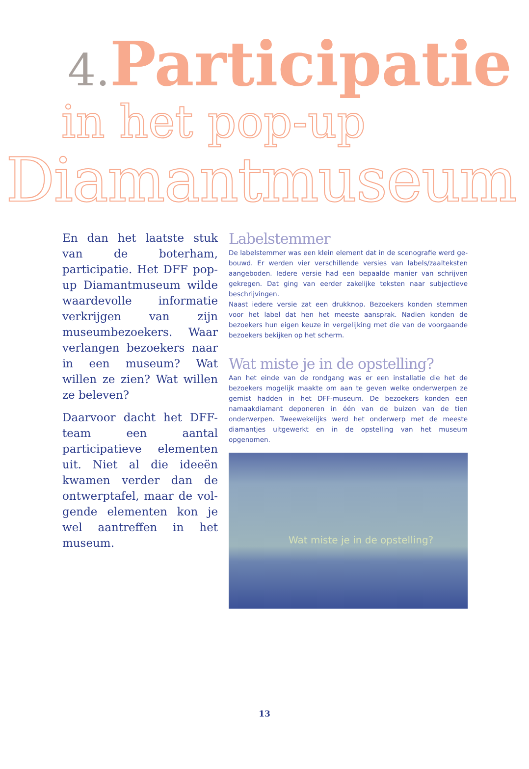4. Participatie
in het pop-up
Diamantmuseum
En dan het laatste stuk van de boterham, participatie. Het DFF pop-up Diamantmuseum wilde waardevolle informatie verkrijgen van zijn museum­bezoekers. Waar verlangen bezoekers naar in een muse­um? Wat willen ze zien? Wat willen ze beleven?
Daarvoor dacht het DFF-team een aantal participatieve elementen uit. Niet al die ideeën kwamen verder dan de ontwerptafel, maar de vol­gende elementen kon je wel aantreffen in het museum.
Labelstemmer
De labelstemmer was een klein element dat in de scenografie werd ge­bouwd. Er werden vier verschillende versies van labels/zaalteksten aange­boden. Iedere versie had een bepaalde manier van schrijven gekregen. Dat ging van eerder zakelijke teksten naar subjectieve beschrijvingen.
Naast iedere versie zat een drukknop. Bezoekers konden stemmen voor het label dat hen het meeste aansprak. Nadien konden de bezoekers hun eigen keuze in vergelijking met die van de voorgaande bezoekers bekijken op het scherm.
Wat miste je in de opstelling?
Aan het einde van de rondgang was er een installatie die het de bezoekers mogelijk maakte om aan te geven welke onderwerpen ze gemist hadden in het DFF-museum. De bezoekers konden een namaakdiamant deponeren in één van de buizen van de tien onderwerpen. Tweewekelijks werd het onderwerp met de meeste diamantjes uitgewerkt en in de opstelling van het museum opgenomen.
Wat miste je in de opstelling?
13